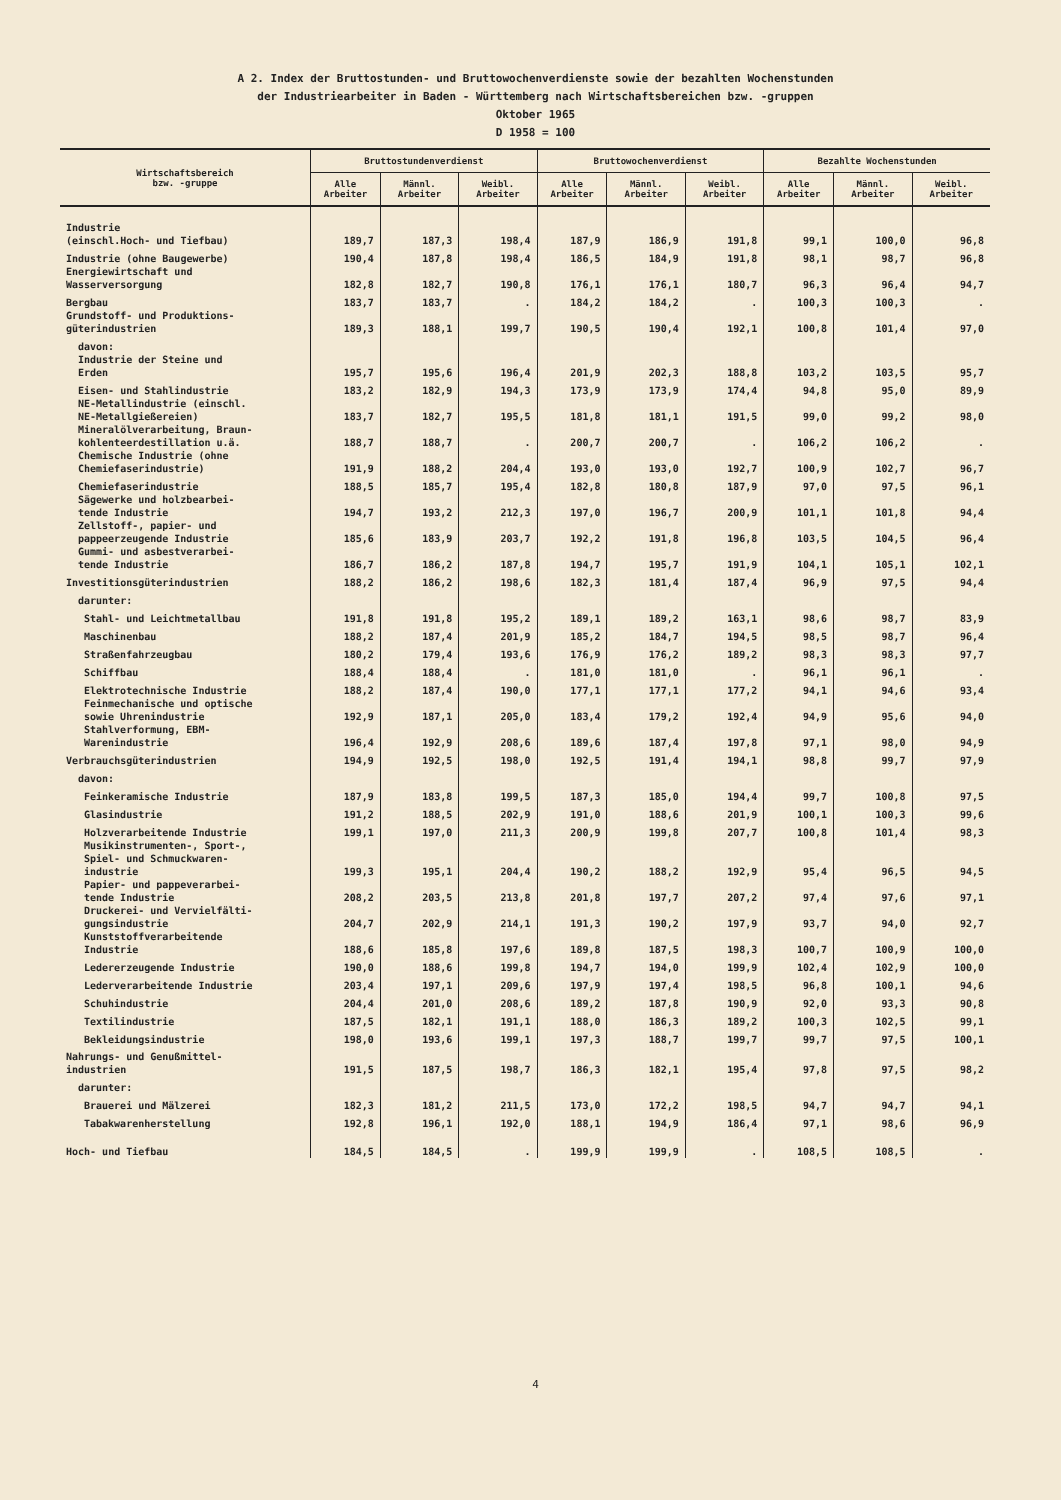A 2. Index der Bruttostunden- und Bruttowochenverdienste sowie der bezahlten Wochenstunden
der Industriearbeiter in Baden - Württemberg nach Wirtschaftsbereichen bzw. -gruppen
Oktober 1965
D 1958 = 100
| Wirtschaftsbereich bzw. -gruppe | Bruttostundenverdienst | | | Bruttowochenverdienst | | | Bezahlte Wochenstunden | | |
| --- | --- | --- | --- | --- | --- | --- | --- | --- | --- |
| | Alle Arbeiter | Männl. Arbeiter | Weibl. Arbeiter | Alle Arbeiter | Männl. Arbeiter | Weibl. Arbeiter | Alle Arbeiter | Männl. Arbeiter | Weibl. Arbeiter |
| Industrie (einschl.Hoch- und Tiefbau) | 189,7 | 187,3 | 198,4 | 187,9 | 186,9 | 191,8 | 99,1 | 100,0 | 96,8 |
| Industrie (ohne Baugewerbe) | 190,4 | 187,8 | 198,4 | 186,5 | 184,9 | 191,8 | 98,1 | 98,7 | 96,8 |
| Energiewirtschaft und Wasserversorgung | 182,8 | 182,7 | 190,8 | 176,1 | 176,1 | 180,7 | 96,3 | 96,4 | 94,7 |
| Bergbau | 183,7 | 183,7 | . | 184,2 | 184,2 | . | 100,3 | 100,3 | . |
| Grundstoff- und Produktions- güterindustrien | 189,3 | 188,1 | 199,7 | 190,5 | 190,4 | 192,1 | 100,8 | 101,4 | 97,0 |
| davon: | | | | | | | | | |
| Industrie der Steine und Erden | 195,7 | 195,6 | 196,4 | 201,9 | 202,3 | 188,8 | 103,2 | 103,5 | 95,7 |
| Eisen- und Stahlindustrie | 183,2 | 182,9 | 194,3 | 173,9 | 173,9 | 174,4 | 94,8 | 95,0 | 89,9 |
| NE-Metallindustrie (einschl. NE-Metallgießereien) | 183,7 | 182,7 | 195,5 | 181,8 | 181,1 | 191,5 | 99,0 | 99,2 | 98,0 |
| Mineralölverarbeitung, Braun- kohlenteerdestillation u.ä. | 188,7 | 188,7 | . | 200,7 | 200,7 | . | 106,2 | 106,2 | . |
| Chemische Industrie (ohne Chemiefaserindustrie) | 191,9 | 188,2 | 204,4 | 193,0 | 193,0 | 192,7 | 100,9 | 102,7 | 96,7 |
| Chemiefaserindustrie | 188,5 | 185,7 | 195,4 | 182,8 | 180,8 | 187,9 | 97,0 | 97,5 | 96,1 |
| Sägewerke und holzbearbei- tende Industrie | 194,7 | 193,2 | 212,3 | 197,0 | 196,7 | 200,9 | 101,1 | 101,8 | 94,4 |
| Zellstoff-, papier- und pappeerzeugende Industrie | 185,6 | 183,9 | 203,7 | 192,2 | 191,8 | 196,8 | 103,5 | 104,5 | 96,4 |
| Gummi- und asbestverarbei- tende Industrie | 186,7 | 186,2 | 187,8 | 194,7 | 195,7 | 191,9 | 104,1 | 105,1 | 102,1 |
| Investitionsgüterindustrien | 188,2 | 186,2 | 198,6 | 182,3 | 181,4 | 187,4 | 96,9 | 97,5 | 94,4 |
| darunter: | | | | | | | | | |
| Stahl- und Leichtmetallbau | 191,8 | 191,8 | 195,2 | 189,1 | 189,2 | 163,1 | 98,6 | 98,7 | 83,9 |
| Maschinenbau | 188,2 | 187,4 | 201,9 | 185,2 | 184,7 | 194,5 | 98,5 | 98,7 | 96,4 |
| Straßenfahrzeugbau | 180,2 | 179,4 | 193,6 | 176,9 | 176,2 | 189,2 | 98,3 | 98,3 | 97,7 |
| Schiffbau | 188,4 | 188,4 | . | 181,0 | 181,0 | . | 96,1 | 96,1 | . |
| Elektrotechnische Industrie | 188,2 | 187,4 | 190,0 | 177,1 | 177,1 | 177,2 | 94,1 | 94,6 | 93,4 |
| Feinmechanische und optische sowie Uhrenindustrie | 192,9 | 187,1 | 205,0 | 183,4 | 179,2 | 192,4 | 94,9 | 95,6 | 94,0 |
| Stahlverformung, EBM- Warenindustrie | 196,4 | 192,9 | 208,6 | 189,6 | 187,4 | 197,8 | 97,1 | 98,0 | 94,9 |
| Verbrauchsgüterindustrien | 194,9 | 192,5 | 198,0 | 192,5 | 191,4 | 194,1 | 98,8 | 99,7 | 97,9 |
| davon: | | | | | | | | | |
| Feinkeramische Industrie | 187,9 | 183,8 | 199,5 | 187,3 | 185,0 | 194,4 | 99,7 | 100,8 | 97,5 |
| Glasindustrie | 191,2 | 188,5 | 202,9 | 191,0 | 188,6 | 201,9 | 100,1 | 100,3 | 99,6 |
| Holzverarbeitende Industrie | 199,1 | 197,0 | 211,3 | 200,9 | 199,8 | 207,7 | 100,8 | 101,4 | 98,3 |
| Musikinstrumenten-, Sport-, Spiel- und Schmuckwaren- industrie | 199,3 | 195,1 | 204,4 | 190,2 | 188,2 | 192,9 | 95,4 | 96,5 | 94,5 |
| Papier- und pappeverarbei- tende Industrie | 208,2 | 203,5 | 213,8 | 201,8 | 197,7 | 207,2 | 97,4 | 97,6 | 97,1 |
| Druckerei- und Vervielfälti- gungsindustrie | 204,7 | 202,9 | 214,1 | 191,3 | 190,2 | 197,9 | 93,7 | 94,0 | 92,7 |
| Kunststoffverarbeitende Industrie | 188,6 | 185,8 | 197,6 | 189,8 | 187,5 | 198,3 | 100,7 | 100,9 | 100,0 |
| Ledererzeugende Industrie | 190,0 | 188,6 | 199,8 | 194,7 | 194,0 | 199,9 | 102,4 | 102,9 | 100,0 |
| Lederverarbeitende Industrie | 203,4 | 197,1 | 209,6 | 197,9 | 197,4 | 198,5 | 96,8 | 100,1 | 94,6 |
| Schuhindustrie | 204,4 | 201,0 | 208,6 | 189,2 | 187,8 | 190,9 | 92,0 | 93,3 | 90,8 |
| Textilindustrie | 187,5 | 182,1 | 191,1 | 188,0 | 186,3 | 189,2 | 100,3 | 102,5 | 99,1 |
| Bekleidungsindustrie | 198,0 | 193,6 | 199,1 | 197,3 | 188,7 | 199,7 | 99,7 | 97,5 | 100,1 |
| Nahrungs- und Genußmittel- industrien | 191,5 | 187,5 | 198,7 | 186,3 | 182,1 | 195,4 | 97,8 | 97,5 | 98,2 |
| darunter: | | | | | | | | | |
| Brauerei und Mälzerei | 182,3 | 181,2 | 211,5 | 173,0 | 172,2 | 198,5 | 94,7 | 94,7 | 94,1 |
| Tabakwarenherstellung | 192,8 | 196,1 | 192,0 | 188,1 | 194,9 | 186,4 | 97,1 | 98,6 | 96,9 |
| Hoch- und Tiefbau | 184,5 | 184,5 | . | 199,9 | 199,9 | . | 108,5 | 108,5 | . |
4